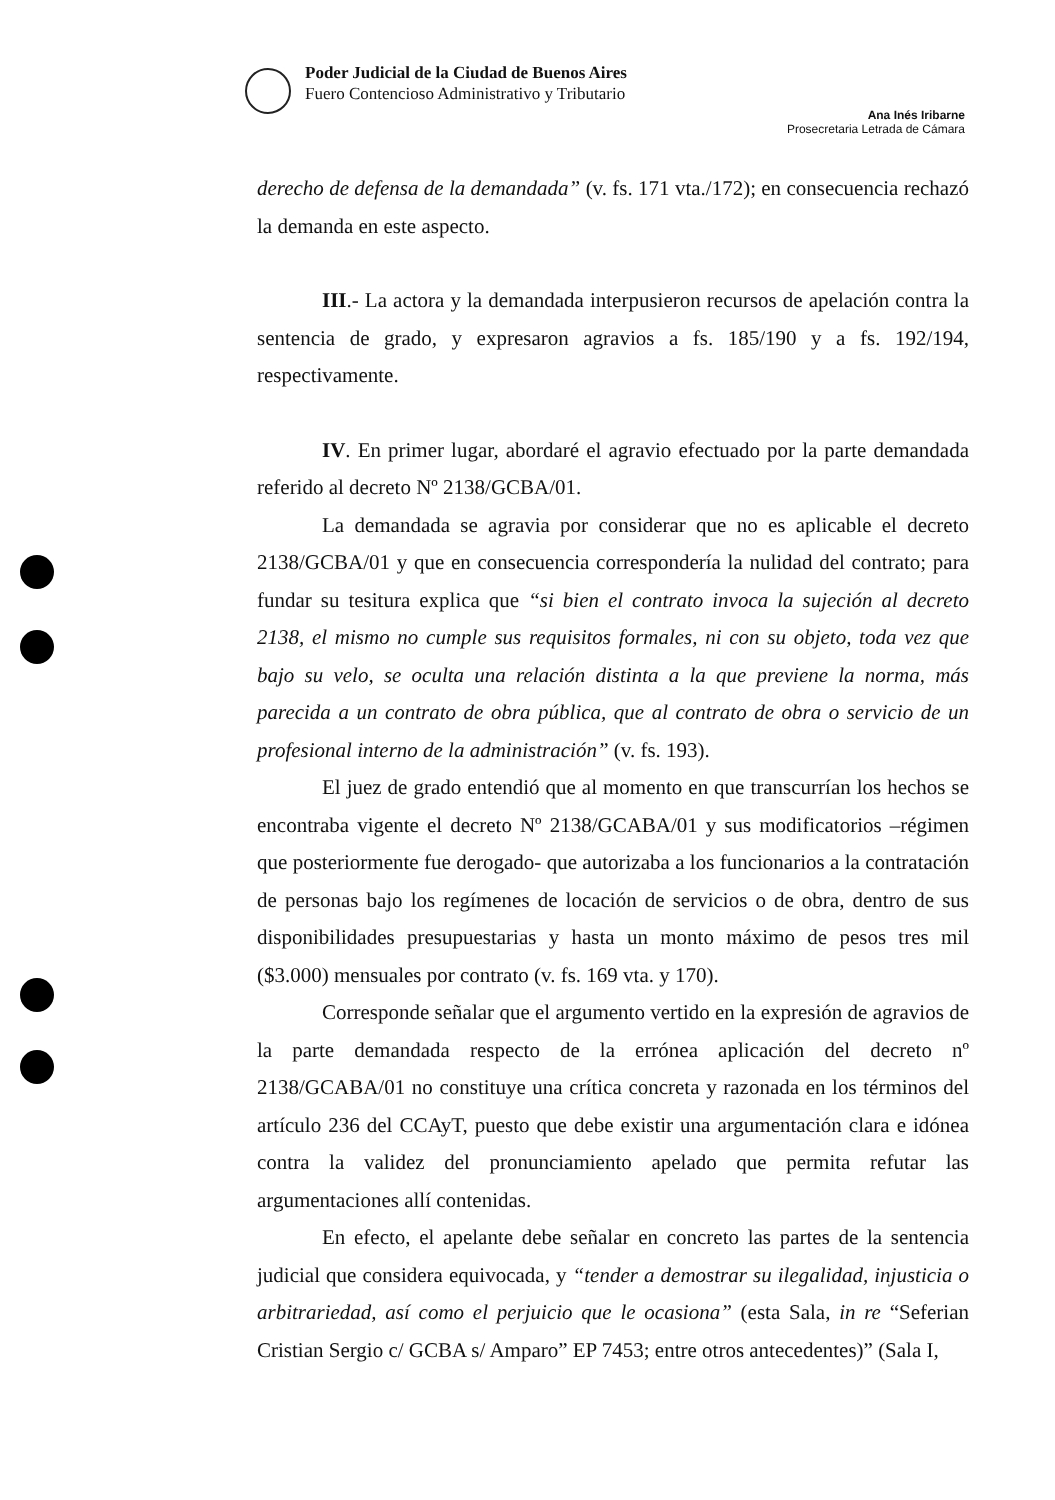Poder Judicial de la Ciudad de Buenos Aires
Fuero Contencioso Administrativo y Tributario
Ana Inés Iribarne
Prosecretaria Letrada de Cámara
derecho de defensa de la demandada” (v. fs. 171 vta./172); en consecuencia rechazó la demanda en este aspecto.
III.- La actora y la demandada interpusieron recursos de apelación contra la sentencia de grado, y expresaron agravios a fs. 185/190 y a fs. 192/194, respectivamente.
IV. En primer lugar, abordaré el agravio efectuado por la parte demandada referido al decreto Nº 2138/GCBA/01.
La demandada se agravia por considerar que no es aplicable el decreto 2138/GCBA/01 y que en consecuencia correspondería la nulidad del contrato; para fundar su tesitura explica que “si bien el contrato invoca la sujeción al decreto 2138, el mismo no cumple sus requisitos formales, ni con su objeto, toda vez que bajo su velo, se oculta una relación distinta a la que previene la norma, más parecida a un contrato de obra pública, que al contrato de obra o servicio de un profesional interno de la administración” (v. fs. 193).
El juez de grado entendió que al momento en que transcurrían los hechos se encontraba vigente el decreto Nº 2138/GCABA/01 y sus modificatorios –régimen que posteriormente fue derogado- que autorizaba a los funcionarios a la contratación de personas bajo los regímenes de locación de servicios o de obra, dentro de sus disponibilidades presupuestarias y hasta un monto máximo de pesos tres mil ($3.000) mensuales por contrato (v. fs. 169 vta. y 170).
Corresponde señalar que el argumento vertido en la expresión de agravios de la parte demandada respecto de la errónea aplicación del decreto nº 2138/GCABA/01 no constituye una crítica concreta y razonada en los términos del artículo 236 del CCAyT, puesto que debe existir una argumentación clara e idónea contra la validez del pronunciamiento apelado que permita refutar las argumentaciones allí contenidas.
En efecto, el apelante debe señalar en concreto las partes de la sentencia judicial que considera equivocada, y “tender a demostrar su ilegalidad, injusticia o arbitrariedad, así como el perjuicio que le ocasiona” (esta Sala, in re “Seferian Cristian Sergio c/ GCBA s/ Amparo” EP 7453; entre otros antecedentes)” (Sala I,